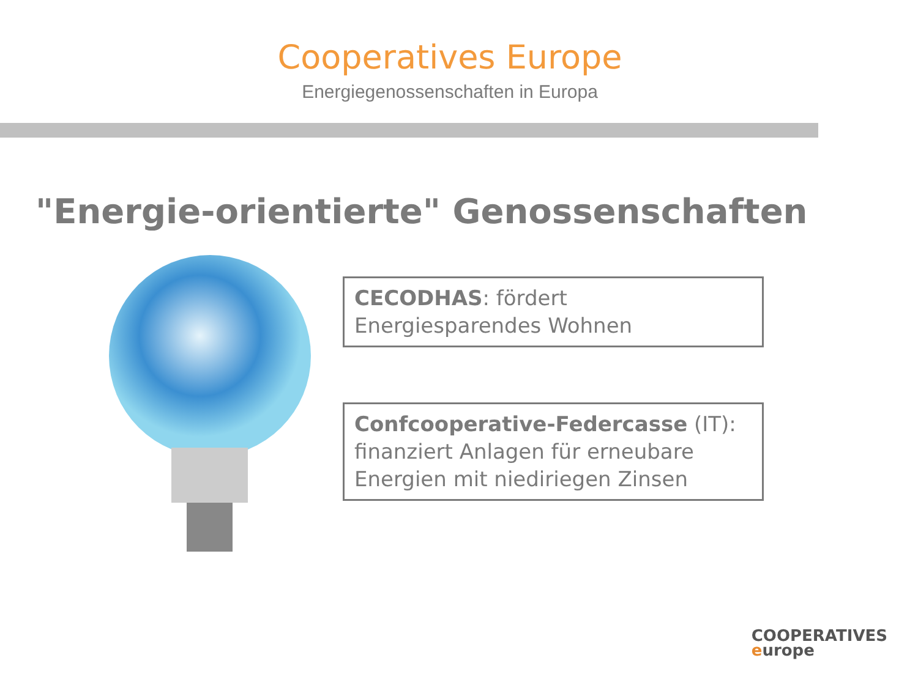Cooperatives Europe
Energiegenossenschaften in Europa
"Energie-orientierte" Genossenschaften
CECODHAS: fördert Energiesparendes Wohnen
Confcooperative-Federcasse (IT): finanziert Anlagen für erneubare Energien mit niediriegen Zinsen
COOPERATIVES
europe